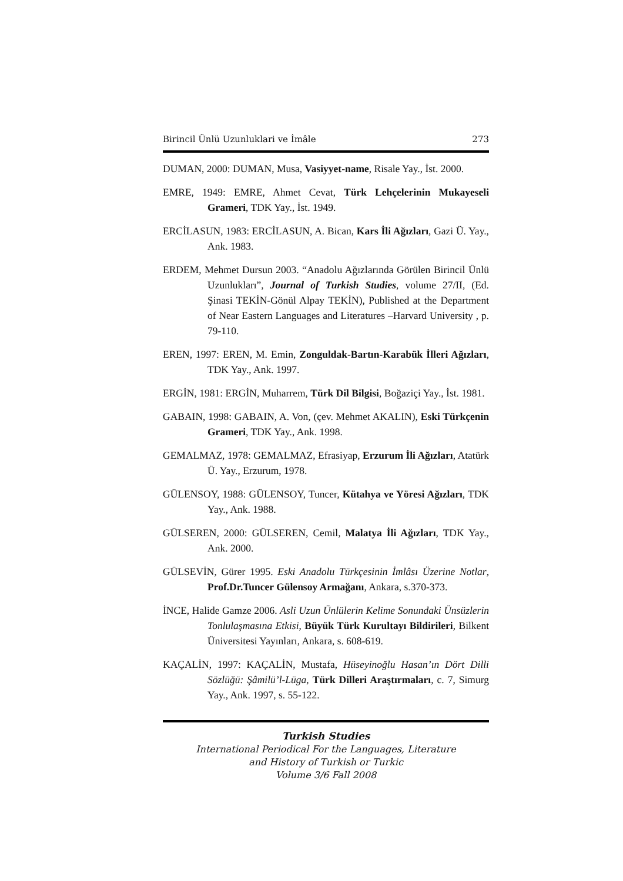Birincil Ünlü Uzunluklari ve İmâle 273
DUMAN, 2000: DUMAN, Musa, Vasiyyet-name, Risale Yay., İst. 2000.
EMRE, 1949: EMRE, Ahmet Cevat, Türk Lehçelerinin Mukayeseli Grameri, TDK Yay., İst. 1949.
ERCİLASUN, 1983: ERCİLASUN, A. Bican, Kars İli Ağızları, Gazi Ü. Yay., Ank. 1983.
ERDEM, Mehmet Dursun 2003. “Anadolu Ağızlarında Görülen Birincil Ünlü Uzunlukları”, Journal of Turkish Studies, volume 27/II, (Ed. Şinasi TEKİN-Gönül Alpay TEKİN), Published at the Department of Near Eastern Languages and Literatures –Harvard University , p. 79-110.
EREN, 1997: EREN, M. Emin, Zonguldak-Bartın-Karabük İlleri Ağızları, TDK Yay., Ank. 1997.
ERGİN, 1981: ERGİN, Muharrem, Türk Dil Bilgisi, Boğaziçi Yay., İst. 1981.
GABAIN, 1998: GABAIN, A. Von, (çev. Mehmet AKALIN), Eski Türkçenin Grameri, TDK Yay., Ank. 1998.
GEMALMAZ, 1978: GEMALMAZ, Efrasiyap, Erzurum İli Ağızları, Atatürk Ü. Yay., Erzurum, 1978.
GÜLENSOY, 1988: GÜLENSOY, Tuncer, Kütahya ve Yöresi Ağızları, TDK Yay., Ank. 1988.
GÜLSEREN, 2000: GÜLSEREN, Cemil, Malatya İli Ağızları, TDK Yay., Ank. 2000.
GÜLSEVİN, Gürer 1995. Eski Anadolu Türkçesinin İmlâsı Üzerine Notlar, Prof.Dr.Tuncer Gülensoy Armağanı, Ankara, s.370-373.
İNCE, Halide Gamze 2006. Asli Uzun Ünlülerin Kelime Sonundaki Ünsüzlerin Tonlulaşmasına Etkisi, Büyük Türk Kurultayı Bildirileri, Bilkent Üniversitesi Yayınları, Ankara, s. 608-619.
KAÇALİN, 1997: KAÇALİN, Mustafa, Hüseyinoğlu Hasan’ın Dört Dilli Sözlüğü: Şâmilü’l-Lüga, Türk Dilleri Araştırmaları, c. 7, Simurg Yay., Ank. 1997, s. 55-122.
Turkish Studies
International Periodical For the Languages, Literature
and History of Turkish or Turkic
Volume 3/6 Fall 2008